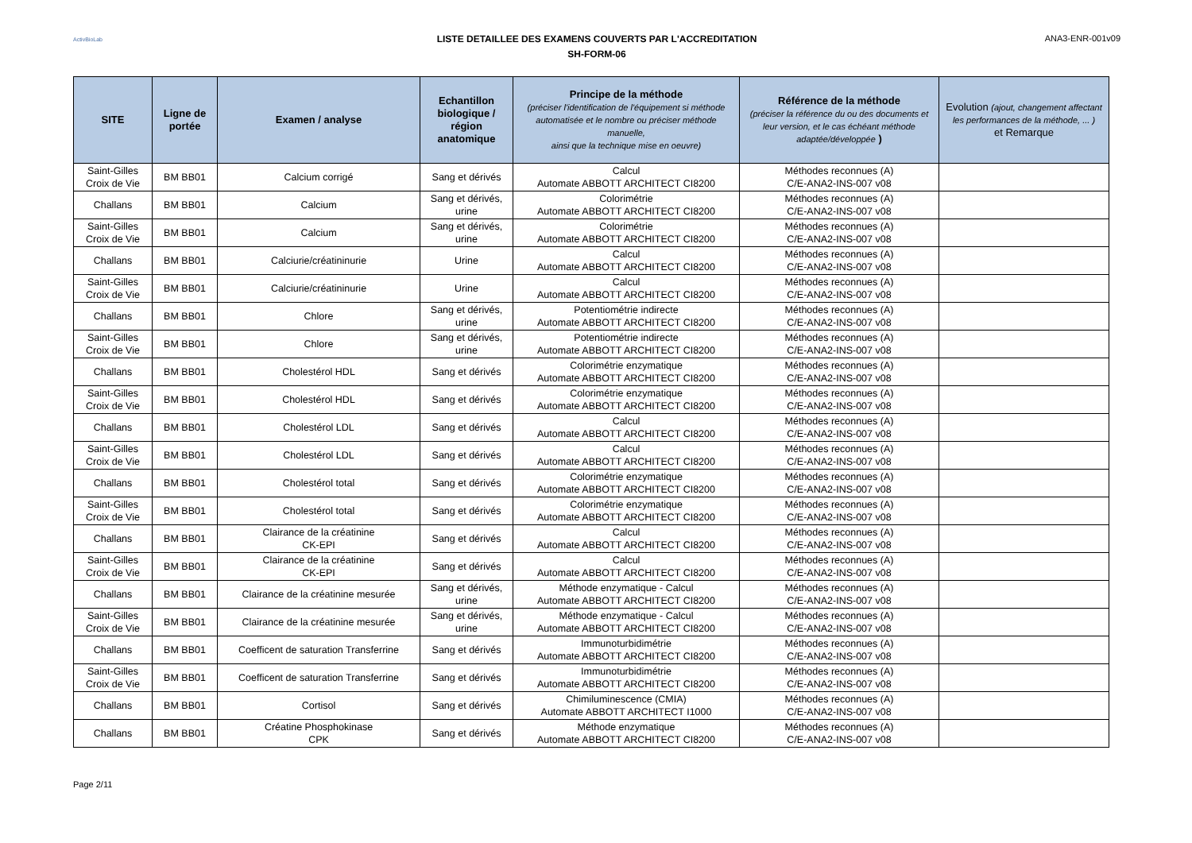ActivBioLab
LISTE DETAILLEE DES EXAMENS COUVERTS PAR L'ACCREDITATION
SH-FORM-06
ANA3-ENR-001v09
| SITE | Ligne de portée | Examen / analyse | Echantillon biologique / région anatomique | Principe de la méthode (préciser l'identification de l'équipement si méthode automatisée et le nombre ou préciser méthode manuelle, ainsi que la technique mise en oeuvre) | Référence de la méthode (préciser la référence du ou des documents et leur version, et le cas échéant méthode adaptée/développée ) | Evolution (ajout, changement affectant les performances de la méthode, ... ) et Remarque |
| --- | --- | --- | --- | --- | --- | --- |
| Saint-Gilles Croix de Vie | BM BB01 | Calcium corrigé | Sang et dérivés | Calcul Automate ABBOTT ARCHITECT CI8200 | Méthodes reconnues (A) C/E-ANA2-INS-007 v08 | |
| Challans | BM BB01 | Calcium | Sang et dérivés, urine | Colorimétrie Automate ABBOTT ARCHITECT CI8200 | Méthodes reconnues (A) C/E-ANA2-INS-007 v08 | |
| Saint-Gilles Croix de Vie | BM BB01 | Calcium | Sang et dérivés, urine | Colorimétrie Automate ABBOTT ARCHITECT CI8200 | Méthodes reconnues (A) C/E-ANA2-INS-007 v08 | |
| Challans | BM BB01 | Calciurie/créatininurie | Urine | Calcul Automate ABBOTT ARCHITECT CI8200 | Méthodes reconnues (A) C/E-ANA2-INS-007 v08 | |
| Saint-Gilles Croix de Vie | BM BB01 | Calciurie/créatininurie | Urine | Calcul Automate ABBOTT ARCHITECT CI8200 | Méthodes reconnues (A) C/E-ANA2-INS-007 v08 | |
| Challans | BM BB01 | Chlore | Sang et dérivés, urine | Potentiométrie indirecte Automate ABBOTT ARCHITECT CI8200 | Méthodes reconnues (A) C/E-ANA2-INS-007 v08 | |
| Saint-Gilles Croix de Vie | BM BB01 | Chlore | Sang et dérivés, urine | Potentiométrie indirecte Automate ABBOTT ARCHITECT CI8200 | Méthodes reconnues (A) C/E-ANA2-INS-007 v08 | |
| Challans | BM BB01 | Cholestérol HDL | Sang et dérivés | Colorimétrie enzymatique Automate ABBOTT ARCHITECT CI8200 | Méthodes reconnues (A) C/E-ANA2-INS-007 v08 | |
| Saint-Gilles Croix de Vie | BM BB01 | Cholestérol HDL | Sang et dérivés | Colorimétrie enzymatique Automate ABBOTT ARCHITECT CI8200 | Méthodes reconnues (A) C/E-ANA2-INS-007 v08 | |
| Challans | BM BB01 | Cholestérol LDL | Sang et dérivés | Calcul Automate ABBOTT ARCHITECT CI8200 | Méthodes reconnues (A) C/E-ANA2-INS-007 v08 | |
| Saint-Gilles Croix de Vie | BM BB01 | Cholestérol LDL | Sang et dérivés | Calcul Automate ABBOTT ARCHITECT CI8200 | Méthodes reconnues (A) C/E-ANA2-INS-007 v08 | |
| Challans | BM BB01 | Cholestérol total | Sang et dérivés | Colorimétrie enzymatique Automate ABBOTT ARCHITECT CI8200 | Méthodes reconnues (A) C/E-ANA2-INS-007 v08 | |
| Saint-Gilles Croix de Vie | BM BB01 | Cholestérol total | Sang et dérivés | Colorimétrie enzymatique Automate ABBOTT ARCHITECT CI8200 | Méthodes reconnues (A) C/E-ANA2-INS-007 v08 | |
| Challans | BM BB01 | Clairance de la créatinine CK-EPI | Sang et dérivés | Calcul Automate ABBOTT ARCHITECT CI8200 | Méthodes reconnues (A) C/E-ANA2-INS-007 v08 | |
| Saint-Gilles Croix de Vie | BM BB01 | Clairance de la créatinine CK-EPI | Sang et dérivés | Calcul Automate ABBOTT ARCHITECT CI8200 | Méthodes reconnues (A) C/E-ANA2-INS-007 v08 | |
| Challans | BM BB01 | Clairance de la créatinine mesurée | Sang et dérivés, urine | Méthode enzymatique - Calcul Automate ABBOTT ARCHITECT CI8200 | Méthodes reconnues (A) C/E-ANA2-INS-007 v08 | |
| Saint-Gilles Croix de Vie | BM BB01 | Clairance de la créatinine mesurée | Sang et dérivés, urine | Méthode enzymatique - Calcul Automate ABBOTT ARCHITECT CI8200 | Méthodes reconnues (A) C/E-ANA2-INS-007 v08 | |
| Challans | BM BB01 | Coefficent de saturation Transferrine | Sang et dérivés | Immunoturbidimétrie Automate ABBOTT ARCHITECT CI8200 | Méthodes reconnues (A) C/E-ANA2-INS-007 v08 | |
| Saint-Gilles Croix de Vie | BM BB01 | Coefficent de saturation Transferrine | Sang et dérivés | Immunoturbidimétrie Automate ABBOTT ARCHITECT CI8200 | Méthodes reconnues (A) C/E-ANA2-INS-007 v08 | |
| Challans | BM BB01 | Cortisol | Sang et dérivés | Chimiluminescence (CMIA) Automate ABBOTT ARCHITECT I1000 | Méthodes reconnues (A) C/E-ANA2-INS-007 v08 | |
| Challans | BM BB01 | Créatine Phosphokinase CPK | Sang et dérivés | Méthode enzymatique Automate ABBOTT ARCHITECT CI8200 | Méthodes reconnues (A) C/E-ANA2-INS-007 v08 | |
Page 2/11